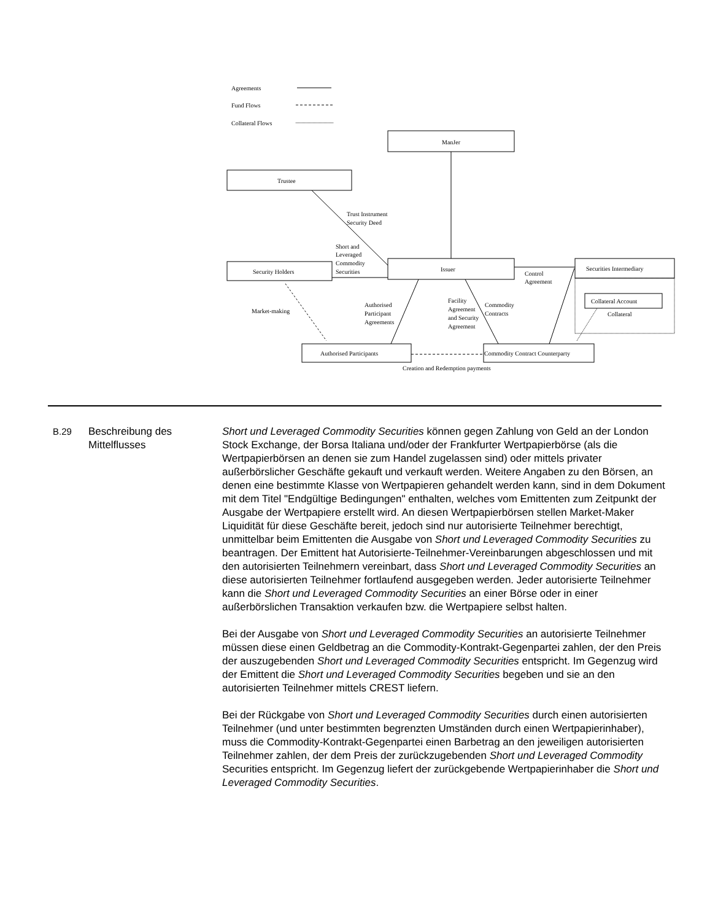Agreements
Fund Flows
Collateral Flows
ManJer
Trustee
Trust Instrument
Security Deed
Short and
Leveraged
Commodity
Securities
Security Holders
Issuer
Securities Intermediary
Collateral Account
Collateral
Control
Agreement
Market-making
Authorised
Participant
Agreements
Facility
Agreement
and Security
Agreement
Commodity
Contracts
Authorised Participants
Commodity Contract Counterparty
Creation and Redemption payments
B.29 Beschreibung des Mittelflusses
Short und Leveraged Commodity Securities können gegen Zahlung von Geld an der London Stock Exchange, der Borsa Italiana und/oder der Frankfurter Wertpapierbörse (als die Wertpapierbörsen an denen sie zum Handel zugelassen sind) oder mittels privater außerbörslicher Geschäfte gekauft und verkauft werden. Weitere Angaben zu den Börsen, an denen eine bestimmte Klasse von Wertpapieren gehandelt werden kann, sind in dem Dokument mit dem Titel "Endgültige Bedingungen" enthalten, welches vom Emittenten zum Zeitpunkt der Ausgabe der Wertpapiere erstellt wird. An diesen Wertpapierbörsen stellen Market-Maker Liquidität für diese Geschäfte bereit, jedoch sind nur autorisierte Teilnehmer berechtigt, unmittelbar beim Emittenten die Ausgabe von Short und Leveraged Commodity Securities zu beantragen. Der Emittent hat Autorisierte-Teilnehmer-Vereinbarungen abgeschlossen und mit den autorisierten Teilnehmern vereinbart, dass Short und Leveraged Commodity Securities an diese autorisierten Teilnehmer fortlaufend ausgegeben werden. Jeder autorisierte Teilnehmer kann die Short und Leveraged Commodity Securities an einer Börse oder in einer außerbörslichen Transaktion verkaufen bzw. die Wertpapiere selbst halten.
Bei der Ausgabe von Short und Leveraged Commodity Securities an autorisierte Teilnehmer müssen diese einen Geldbetrag an die Commodity-Kontrakt-Gegenpartei zahlen, der den Preis der auszugebenden Short und Leveraged Commodity Securities entspricht. Im Gegenzug wird der Emittent die Short und Leveraged Commodity Securities begeben und sie an den autorisierten Teilnehmer mittels CREST liefern.
Bei der Rückgabe von Short und Leveraged Commodity Securities durch einen autorisierten Teilnehmer (und unter bestimmten begrenzten Umständen durch einen Wertpapierinhaber), muss die Commodity-Kontrakt-Gegenpartei einen Barbetrag an den jeweiligen autorisierten Teilnehmer zahlen, der dem Preis der zurückzugebenden Short und Leveraged Commodity Securities entspricht. Im Gegenzug liefert der zurückgebende Wertpapierinhaber die Short und Leveraged Commodity Securities.